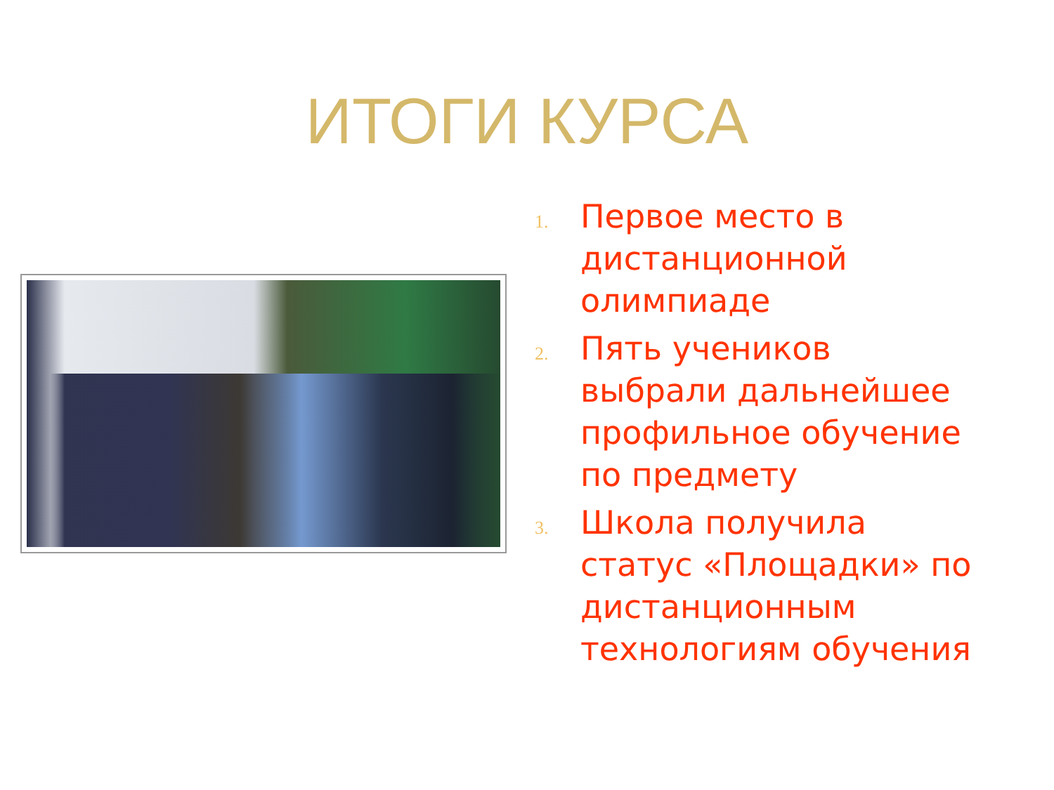ИТОГИ КУРСА
1.
Первое место в дистанционной олимпиаде
2.
Пять учеников выбрали дальнейшее профильное обучение по предмету
3.
Школа получила статус «Площадки» по дистанционным технологиям обучения